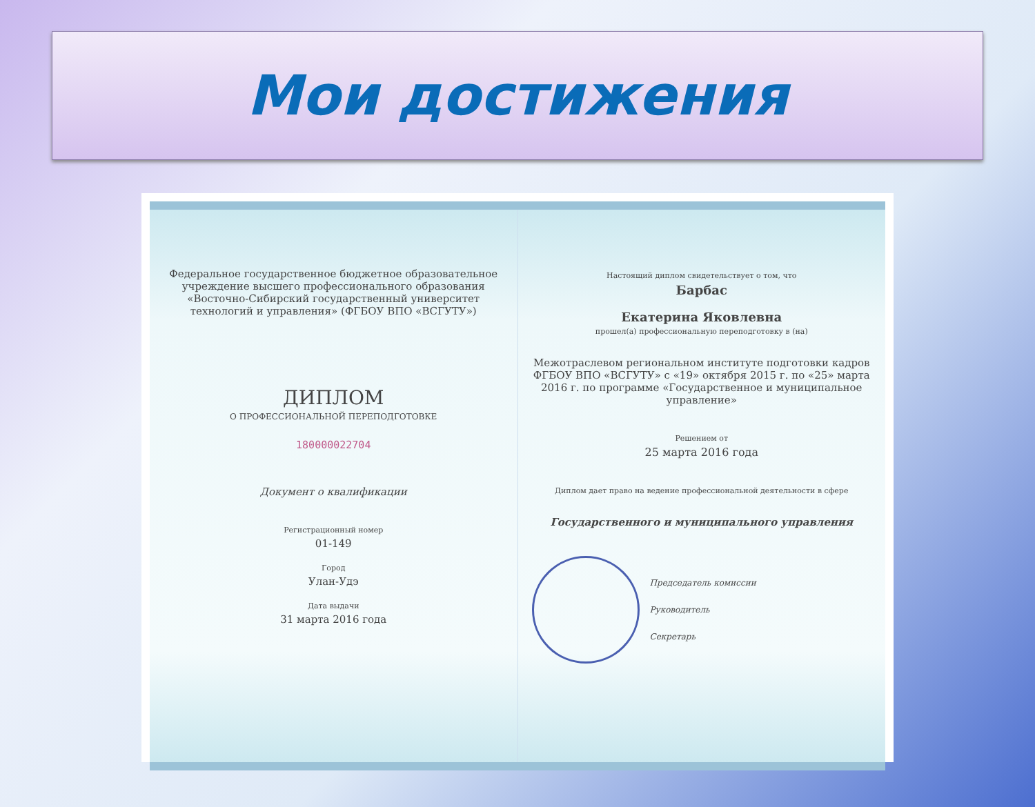Мои достижения
Федеральное государственное бюджетное образовательное учреждение высшего профессионального образования «Восточно-Сибирский государственный университет технологий и управления» (ФГБОУ ВПО «ВСГУТУ»)
ДИПЛОМ
О ПРОФЕССИОНАЛЬНОЙ ПЕРЕПОДГОТОВКЕ
180000022704
Документ о квалификации
Регистрационный номер
01-149
Город
Улан-Удэ
Дата выдачи
31 марта 2016 года
Настоящий диплом свидетельствует о том, что
Барбас
Екатерина Яковлевна
прошел(а) профессиональную переподготовку в (на)
Межотраслевом региональном институте подготовки кадров ФГБОУ ВПО «ВСГУТУ» с «19» октября 2015 г. по «25» марта 2016 г. по программе «Государственное и муниципальное управление»
Решением от
25 марта 2016 года
Диплом дает право на ведение профессиональной деятельности в сфере
Государственного и муниципального управления
Председатель комиссии
Руководитель
Секретарь